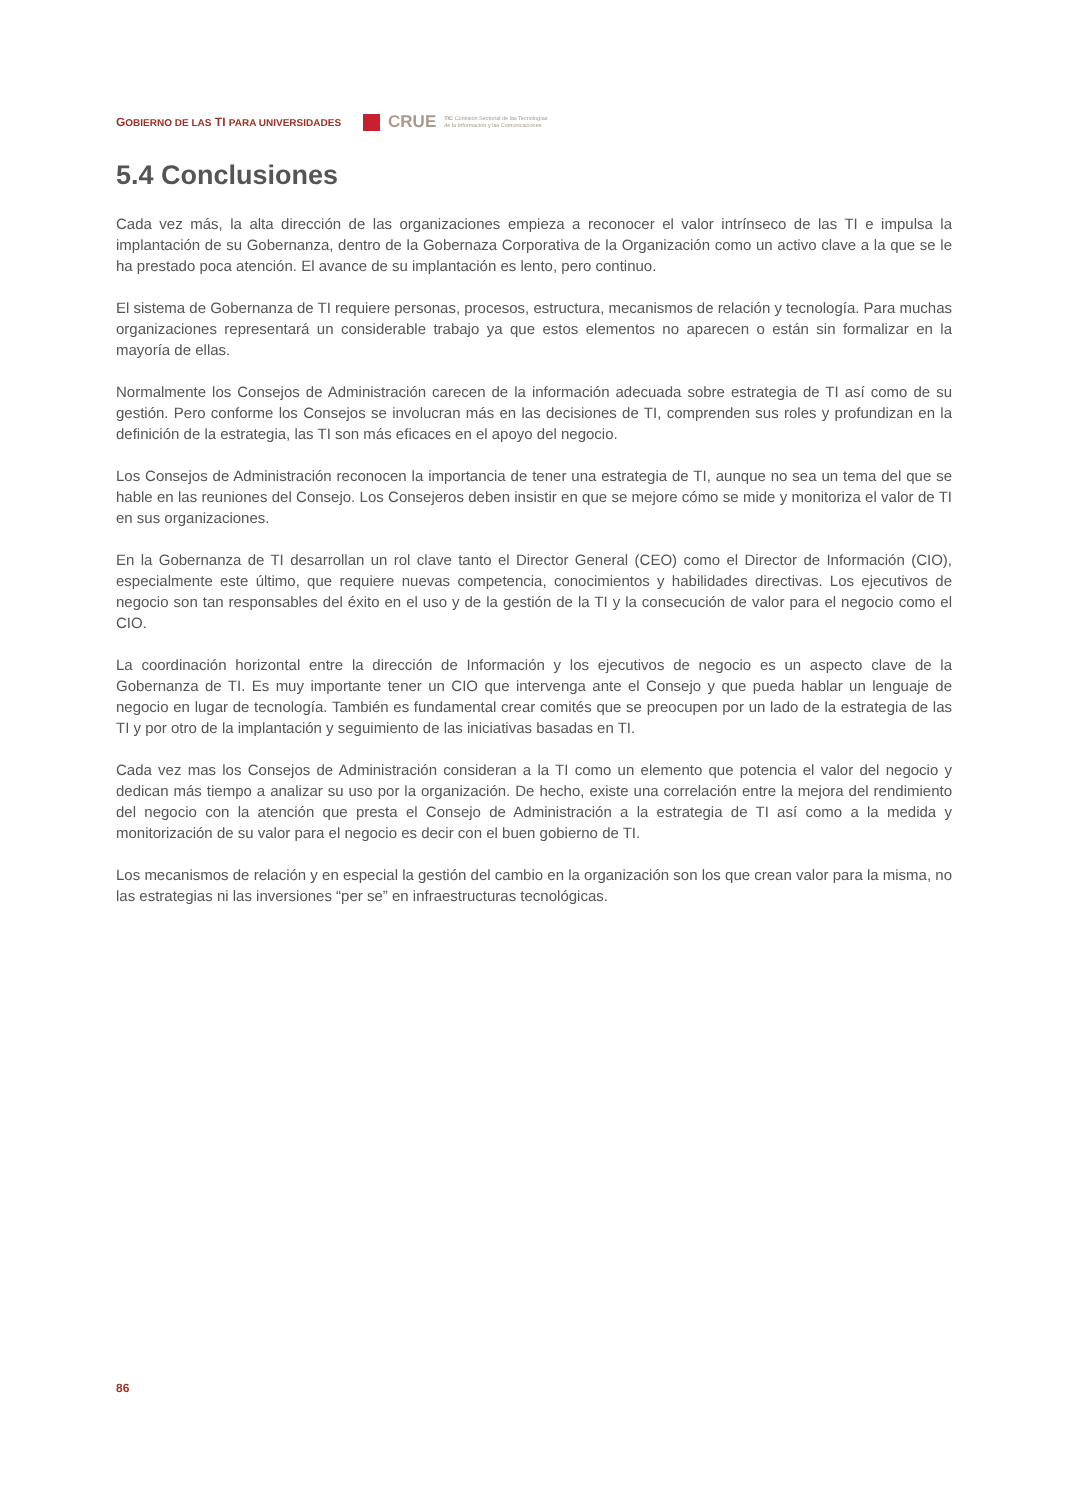GOBIERNO DE LAS TI PARA UNIVERSIDADES CRUE TIC Comisión Sectorial de las Tecnologías
de la Información y las Comunicaciones
5.4 Conclusiones
Cada vez más, la alta dirección de las organizaciones empieza a reconocer el valor intrínseco de las TI e impulsa la implantación de su Gobernanza, dentro de la Gobernaza Corporativa de la Organización como un activo clave a la que se le ha prestado poca atención. El avance de su implantación es lento, pero continuo.
El sistema de Gobernanza de TI requiere personas, procesos, estructura, mecanismos de relación y tecnología. Para muchas organizaciones representará un considerable trabajo ya que estos elementos no aparecen o están sin formalizar en la mayoría de ellas.
Normalmente los Consejos de Administración carecen de la información adecuada sobre estrategia de TI así como de su gestión. Pero conforme los Consejos se involucran más en las decisiones de TI, comprenden sus roles y profundizan en la definición de la estrategia, las TI son más eficaces en el apoyo del negocio.
Los Consejos de Administración reconocen la importancia de tener una estrategia de TI, aunque no sea un tema del que se hable en las reuniones del Consejo. Los Consejeros deben insistir en que se mejore cómo se mide y monitoriza el valor de TI en sus organizaciones.
En la Gobernanza de TI desarrollan un rol clave tanto el Director General (CEO) como el Director de Información (CIO), especialmente este último, que requiere nuevas competencia, conocimientos y habilidades directivas. Los ejecutivos de negocio son tan responsables del éxito en el uso y de la gestión de la TI y la consecución de valor para el negocio como el CIO.
La coordinación horizontal entre la dirección de Información y los ejecutivos de negocio es un aspecto clave de la Gobernanza de TI. Es muy importante tener un CIO que intervenga ante el Consejo y que pueda hablar un lenguaje de negocio en lugar de tecnología. También es fundamental crear comités que se preocupen por un lado de la estrategia de las TI y por otro de la implantación y seguimiento de las iniciativas basadas en TI.
Cada vez mas los Consejos de Administración consideran a la TI como un elemento que potencia el valor del negocio y dedican más tiempo a analizar su uso por la organización. De hecho, existe una correlación entre la mejora del rendimiento del negocio con la atención que presta el Consejo de Administración a la estrategia de TI así como a la medida y monitorización de su valor para el negocio es decir con el buen gobierno de TI.
Los mecanismos de relación y en especial la gestión del cambio en la organización son los que crean valor para la misma, no las estrategias ni las inversiones “per se” en infraestructuras tecnológicas.
86